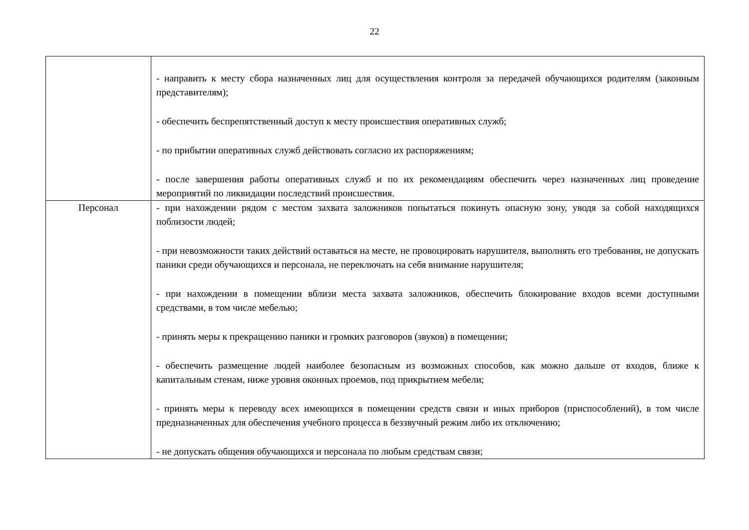22
| | - направить к месту сбора назначенных лиц для осуществления контроля за передачей обучающихся родителям (законным представителям); - обеспечить беспрепятственный доступ к месту происшествия оперативных служб; - по прибытии оперативных служб действовать согласно их распоряжениям; - после завершения работы оперативных служб и по их рекомендациям обеспечить через назначенных лиц проведение мероприятий по ликвидации последствий происшествия. |
| Персонал | - при нахождении рядом с местом захвата заложников попытаться покинуть опасную зону, уводя за собой находящихся поблизости людей; - при невозможности таких действий оставаться на месте, не провоцировать нарушителя, выполнять его требования, не допускать паники среди обучающихся и персонала, не переключать на себя внимание нарушителя; - при нахождении в помещении вблизи места захвата заложников, обеспечить блокирование входов всеми доступными средствами, в том числе мебелью; - принять меры к прекращению паники и громких разговоров (звуков) в помещении; - обеспечить размещение людей наиболее безопасным из возможных способов, как можно дальше от входов, ближе к капитальным стенам, ниже уровня оконных проемов, под прикрытием мебели; - принять меры к переводу всех имеющихся в помещении средств связи и иных приборов (приспособлений), в том числе предназначенных для обеспечения учебного процесса в беззвучный режим либо их отключению; - не допускать общения обучающихся и персонала по любым средствам связи; |